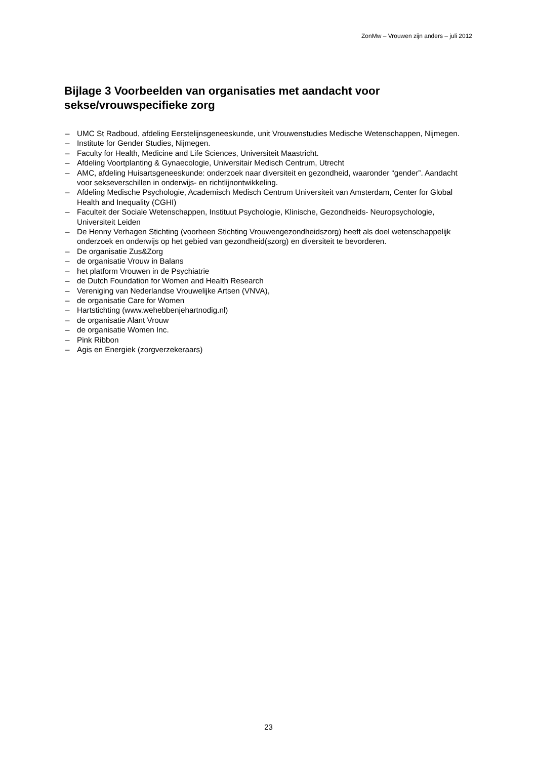ZonMw – Vrouwen zijn anders – juli 2012
Bijlage 3 Voorbeelden van organisaties met aandacht voor sekse/vrouwspecifieke zorg
– UMC St Radboud, afdeling Eerstelijnsgeneeskunde, unit Vrouwenstudies Medische Wetenschappen, Nijmegen.
– Institute for Gender Studies, Nijmegen.
– Faculty for Health, Medicine and Life Sciences, Universiteit Maastricht.
– Afdeling Voortplanting & Gynaecologie, Universitair Medisch Centrum, Utrecht
– AMC, afdeling Huisartsgeneeskunde: onderzoek naar diversiteit en gezondheid, waaronder “gender”. Aandacht voor sekseverschillen in onderwijs- en richtlijnontwikkeling.
– Afdeling Medische Psychologie, Academisch Medisch Centrum Universiteit van Amsterdam, Center for Global Health and Inequality (CGHI)
– Faculteit der Sociale Wetenschappen, Instituut Psychologie, Klinische, Gezondheids- Neuropsychologie, Universiteit Leiden
– De Henny Verhagen Stichting (voorheen Stichting Vrouwengezondheidszorg) heeft als doel wetenschappelijk onderzoek en onderwijs op het gebied van gezondheid(szorg) en diversiteit te bevorderen.
– De organisatie Zus&Zorg
– de organisatie Vrouw in Balans
– het platform Vrouwen in de Psychiatrie
– de Dutch Foundation for Women and Health Research
– Vereniging van Nederlandse Vrouwelijke Artsen (VNVA),
– de organisatie Care for Women
– Hartstichting (www.wehebbenjehartnodig.nl)
– de organisatie Alant Vrouw
– de organisatie Women Inc.
– Pink Ribbon
– Agis en Energiek (zorgverzekeraars)
23